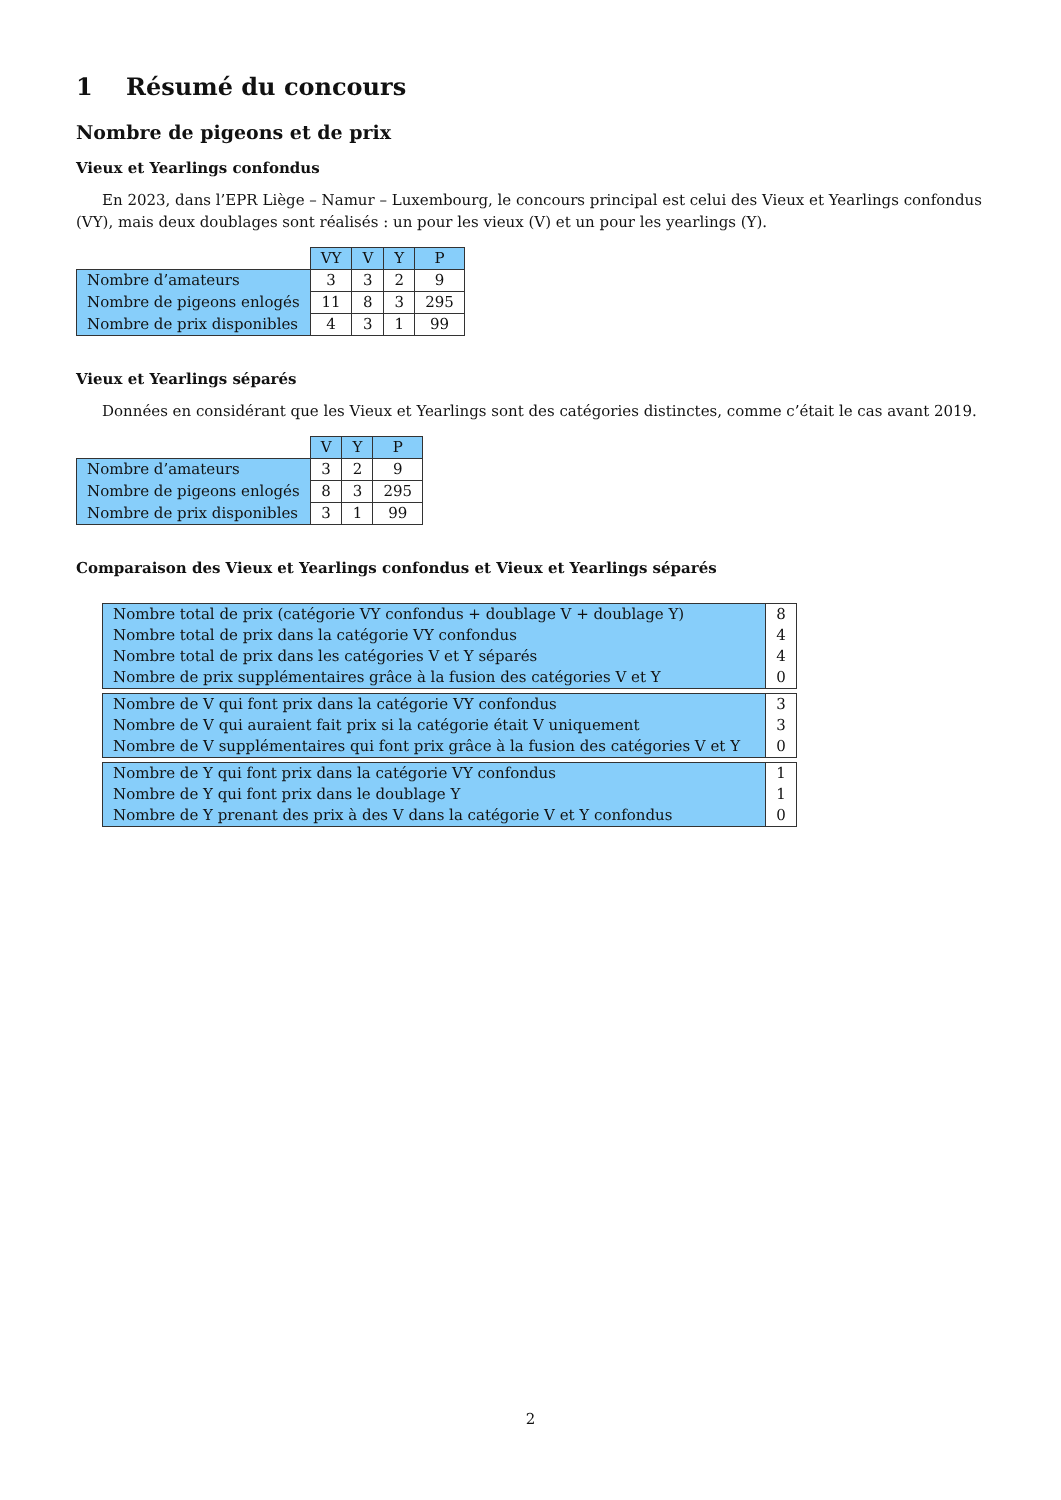1 Résumé du concours
Nombre de pigeons et de prix
Vieux et Yearlings confondus
En 2023, dans l’EPR Liège – Namur – Luxembourg, le concours principal est celui des Vieux et Yearlings confondus (VY), mais deux doublages sont réalisés : un pour les vieux (V) et un pour les yearlings (Y).
| | VY | V | Y | P |
| Nombre d’amateurs | 3 | 3 | 2 | 9 |
| Nombre de pigeons enlogés | 11 | 8 | 3 | 295 |
| Nombre de prix disponibles | 4 | 3 | 1 | 99 |
Vieux et Yearlings séparés
Données en considérant que les Vieux et Yearlings sont des catégories distinctes, comme c’était le cas avant 2019.
| | V | Y | P |
| Nombre d’amateurs | 3 | 2 | 9 |
| Nombre de pigeons enlogés | 8 | 3 | 295 |
| Nombre de prix disponibles | 3 | 1 | 99 |
Comparaison des Vieux et Yearlings confondus et Vieux et Yearlings séparés
| Nombre total de prix (catégorie VY confondus + doublage V + doublage Y) | 8 |
| Nombre total de prix dans la catégorie VY confondus | 4 |
| Nombre total de prix dans les catégories V et Y séparés | 4 |
| Nombre de prix supplémentaires grâce à la fusion des catégories V et Y | 0 |
| Nombre de V qui font prix dans la catégorie VY confondus | 3 |
| Nombre de V qui auraient fait prix si la catégorie était V uniquement | 3 |
| Nombre de V supplémentaires qui font prix grâce à la fusion des catégories V et Y | 0 |
| Nombre de Y qui font prix dans la catégorie VY confondus | 1 |
| Nombre de Y qui font prix dans le doublage Y | 1 |
| Nombre de Y prenant des prix à des V dans la catégorie V et Y confondus | 0 |
2